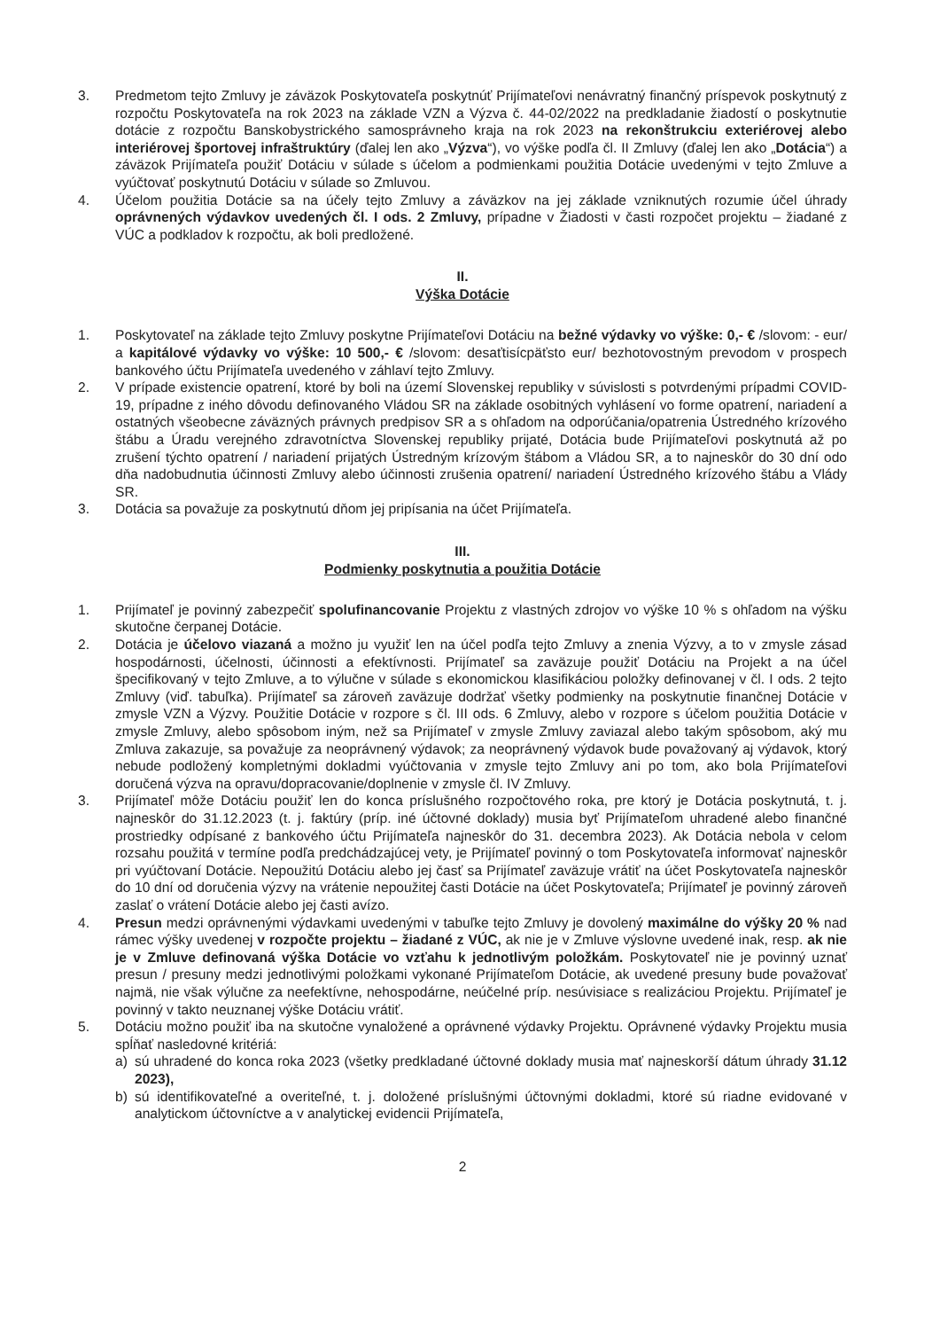3. Predmetom tejto Zmluvy je záväzok Poskytovateľa poskytnúť Prijímateľovi nenávratný finančný príspevok poskytnutý z rozpočtu Poskytovateľa na rok 2023 na základe VZN a Výzva č. 44-02/2022 na predkladanie žiadostí o poskytnutie dotácie z rozpočtu Banskobystrického samosprávneho kraja na rok 2023 na rekonštrukciu exteriérovej alebo interiérovej športovej infraštruktúry (ďalej len ako „Výzva“), vo výške podľa čl. II Zmluvy (ďalej len ako „Dotácia“) a záväzok Prijímateľa použiť Dotáciu v súlade s účelom a podmienkami použitia Dotácie uvedenými v tejto Zmluve a vyúčtovať poskytnutú Dotáciu v súlade so Zmluvou.
4. Účelom použitia Dotácie sa na účely tejto Zmluvy a záväzkov na jej základe vzniknutých rozumie účel úhrady oprávnených výdavkov uvedených čl. I ods. 2 Zmluvy, prípadne v Žiadosti v časti rozpočet projektu – žiadané z VÚC a podkladov k rozpočtu, ak boli predložené.
II.
Výška Dotácie
1. Poskytovateľ na základe tejto Zmluvy poskytne Prijímateľovi Dotáciu na bežné výdavky vo výške: 0,- € /slovom: - eur/ a kapitálové výdavky vo výške: 10 500,- € /slovom: desaťtisícpäťsto eur/ bezhotovostným prevodom v prospech bankového účtu Prijímateľa uvedeného v záhlaví tejto Zmluvy.
2. V prípade existencie opatrení, ktoré by boli na území Slovenskej republiky v súvislosti s potvrdenými prípadmi COVID-19, prípadne z iného dôvodu definovaného Vládou SR na základe osobitných vyhlásení vo forme opatrení, nariadení a ostatných všeobecne záväzných právnych predpisov SR a s ohľadom na odporúčania/opatrenia Ústredného krízového štábu a Úradu verejného zdravotníctva Slovenskej republiky prijaté, Dotácia bude Prijímateľovi poskytnutá až po zrušení týchto opatrení / nariadení prijatých Ústredným krízovým štábom a Vládou SR, a to najneskôr do 30 dní odo dňa nadobudnutia účinnosti Zmluvy alebo účinnosti zrušenia opatrení/ nariadení Ústredného krízového štábu a Vlády SR.
3. Dotácia sa považuje za poskytnutú dňom jej pripísania na účet Prijímateľa.
III.
Podmienky poskytnutia a použitia Dotácie
1. Prijímateľ je povinný zabezpečiť spolufinancovanie Projektu z vlastných zdrojov vo výške 10 % s ohľadom na výšku skutočne čerpanej Dotácie.
2. Dotácia je účelovo viazaná a možno ju využiť len na účel podľa tejto Zmluvy a znenia Výzvy, a to v zmysle zásad hospodárnosti, účelnosti, účinnosti a efektívnosti. Prijímateľ sa zaväzuje použiť Dotáciu na Projekt a na účel špecifikovaný v tejto Zmluve, a to výlučne v súlade s ekonomickou klasifikáciou položky definovanej v čl. I ods. 2 tejto Zmluvy (viď. tabuľka). Prijímateľ sa zároveň zaväzuje dodržať všetky podmienky na poskytnutie finančnej Dotácie v zmysle VZN a Výzvy. Použitie Dotácie v rozpore s čl. III ods. 6 Zmluvy, alebo v rozpore s účelom použitia Dotácie v zmysle Zmluvy, alebo spôsobom iným, než sa Prijímateľ v zmysle Zmluvy zaviazal alebo takým spôsobom, aký mu Zmluva zakazuje, sa považuje za neoprávnený výdavok; za neoprávnený výdavok bude považovaný aj výdavok, ktorý nebude podložený kompletnými dokladmi vyúčtovania v zmysle tejto Zmluvy ani po tom, ako bola Prijímateľovi doručená výzva na opravu/dopracovanie/doplnenie v zmysle čl. IV Zmluvy.
3. Prijímateľ môže Dotáciu použiť len do konca príslušného rozpočtového roka, pre ktorý je Dotácia poskytnutá, t. j. najneskôr do 31.12.2023 (t. j. faktúry (príp. iné účtovné doklady) musia byť Prijímateľom uhradené alebo finančné prostriedky odpísané z bankového účtu Prijímateľa najneskôr do 31. decembra 2023). Ak Dotácia nebola v celom rozsahu použitá v termíne podľa predchádzajúcej vety, je Prijímateľ povinný o tom Poskytovateľa informovať najneskôr pri vyúčtovaní Dotácie. Nepoužitú Dotáciu alebo jej časť sa Prijímateľ zaväzuje vrátiť na účet Poskytovateľa najneskôr do 10 dní od doručenia výzvy na vrátenie nepoužitej časti Dotácie na účet Poskytovateľa; Prijímateľ je povinný zároveň zaslať o vrátení Dotácie alebo jej časti avízo.
4. Presun medzi oprávnenými výdavkami uvedenými v tabuľke tejto Zmluvy je dovolený maximálne do výšky 20 % nad rámec výšky uvedenej v rozpočte projektu – žiadané z VÚC, ak nie je v Zmluve výslovne uvedené inak, resp. ak nie je v Zmluve definovaná výška Dotácie vo vzťahu k jednotlivým položkám. Poskytovateľ nie je povinný uznať presun / presuny medzi jednotlivými položkami vykonané Prijímateľom Dotácie, ak uvedené presuny bude považovať najmä, nie však výlučne za neefektívne, nehospodárne, neúčelné príp. nesúvisiace s realizáciou Projektu. Prijímateľ je povinný v takto neuznanej výške Dotáciu vrátiť.
5. Dotáciu možno použiť iba na skutočne vynaložené a oprávnené výdavky Projektu. Oprávnené výdavky Projektu musia spĺňať nasledovné kritériá:
a) sú uhradené do konca roka 2023 (všetky predkladané účtovné doklady musia mať najneskorší dátum úhrady 31.12 2023),
b) sú identifikovateľné a overiteľné, t. j. doložené príslušnými účtovnými dokladmi, ktoré sú riadne evidované v analytickom účtovníctve a v analytickej evidencii Prijímateľa,
2